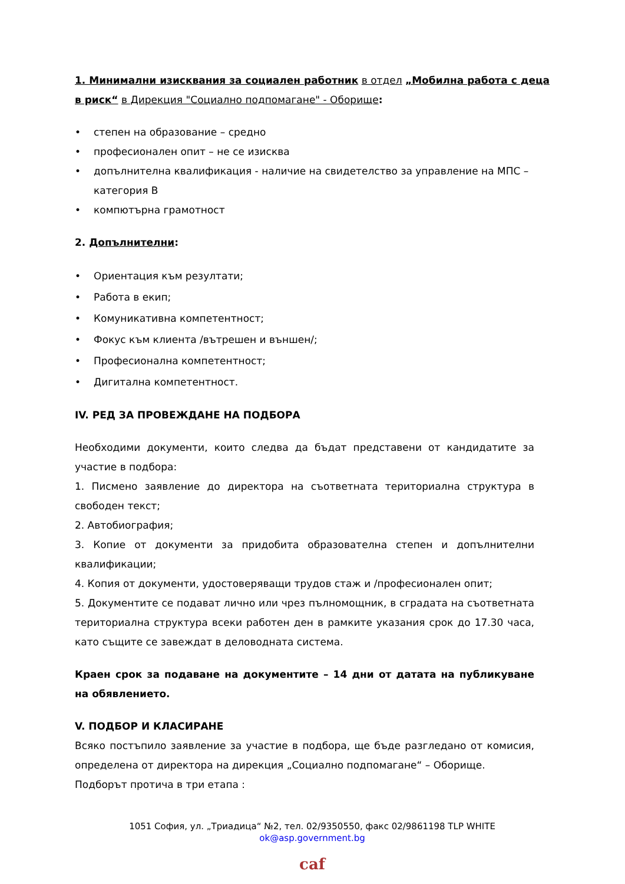1. Минимални изисквания за социален работник в отдел „Мобилна работа с деца в риск“ в Дирекция "Социално подпомагане" - Оборище:
• степен на образование – средно
• професионален опит – не се изисква
• допълнителна квалификация - наличие на свидетелство за управление на МПС – категория В
• компютърна грамотност
2. Допълнителни:
• Ориентация към резултати;
• Работа в екип;
• Комуникативна компетентност;
• Фокус към клиента /вътрешен и външен/;
• Професионална компетентност;
• Дигитална компетентност.
IV. РЕД ЗА ПРОВЕЖДАНЕ НА ПОДБОРА
Необходими документи, които следва да бъдат представени от кандидатите за участие в подбора:
1. Писмено заявление до директора на съответната териториална структура в свободен текст;
2. Автобиография;
3. Копие от документи за придобита образователна степен и допълнителни квалификации;
4. Копия от документи, удостоверяващи трудов стаж и /професионален опит;
5. Документите се подават лично или чрез пълномощник, в сградата на съответната териториална структура всеки работен ден в рамките указания срок до 17.30 часа, като същите се завеждат в деловодната система.
Краен срок за подаване на документите – 14 дни от датата на публикуване на обявлението.
V. ПОДБОР И КЛАСИРАНЕ
Всяко постъпило заявление за участие в подбора, ще бъде разгледано от комисия, определена от директора на дирекция „Социално подпомагане“ – Оборище.
Подборът протича в три етапа :
1051 София, ул. „Триадица“ №2, тел. 02/9350550, факс 02/9861198 TLP WHITE
ok@asp.government.bg
caf